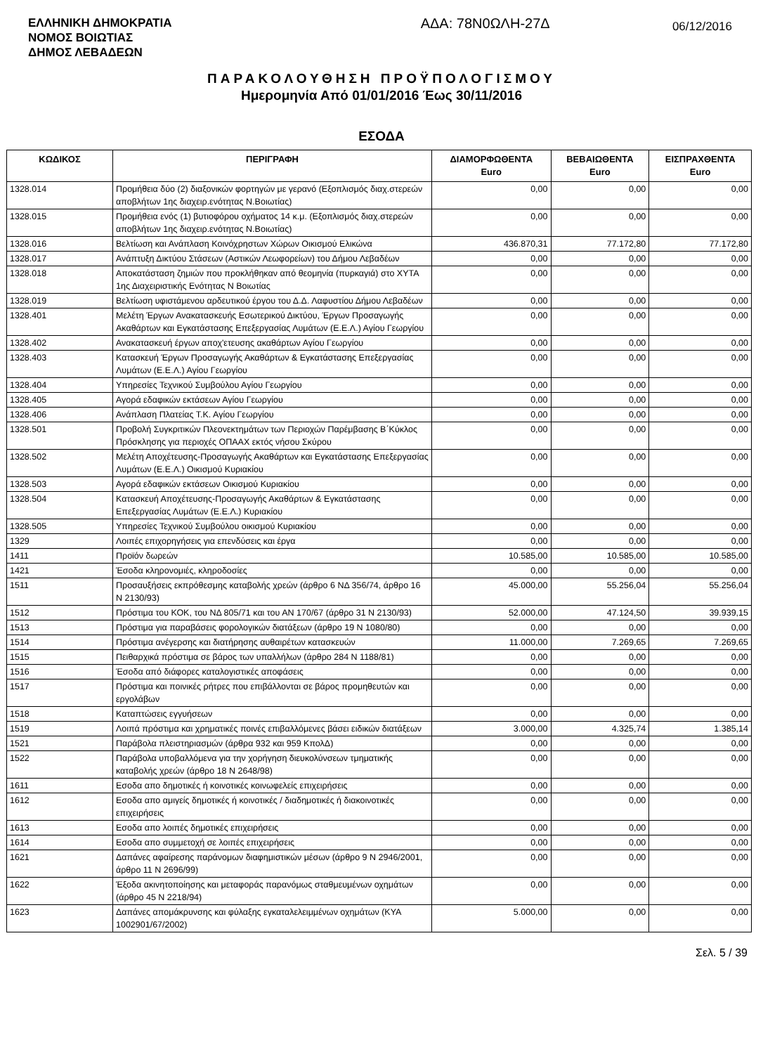ΕΛΛΗΝΙΚΗ ΔΗΜΟΚΡΑΤΙΑ
ΝΟΜΟΣ ΒΟΙΩΤΙΑΣ
ΔΗΜΟΣ ΛΕΒΑΔΕΩΝ
ΑΔΑ: 78Ν0ΩΛΗ-27Δ
06/12/2016
ΠΑΡΑΚΟΛΟΥΘΗΣΗ ΠΡΟΫΠΟΛΟΓΙΣΜΟΥ
Ημερομηνία Από 01/01/2016 Έως 30/11/2016
ΕΣΟΔΑ
| ΚΩΔΙΚΟΣ | ΠΕΡΙΓΡΑΦΗ | ΔΙΑΜΟΡΦΩΘΕΝΤΑ Euro | ΒΕΒΑΙΩΘΕΝΤΑ Euro | ΕΙΣΠΡΑΧΘΕΝΤΑ Euro |
| --- | --- | --- | --- | --- |
| 1328.014 | Προμήθεια δύο (2) διαξονικών φορτηγών με γερανό (Εξοπλισμός διαχ.στερεών αποβλήτων 1ης διαχειρ.ενότητας Ν.Βοιωτίας) | 0,00 | 0,00 | 0,00 |
| 1328.015 | Προμήθεια ενός (1) βυτιοφόρου οχήματος 14 κ.μ. (Εξοπλισμός διαχ.στερεών αποβλήτων 1ης διαχειρ.ενότητας Ν.Βοιωτίας) | 0,00 | 0,00 | 0,00 |
| 1328.016 | Βελτίωση και Ανάπλαση Κοινόχρηστων Χώρων Οικισμού Ελικώνα | 436.870,31 | 77.172,80 | 77.172,80 |
| 1328.017 | Ανάπτυξη Δικτύου Στάσεων (Αστικών Λεωφορείων) του Δήμου Λεβαδέων | 0,00 | 0,00 | 0,00 |
| 1328.018 | Αποκατάσταση ζημιών που προκλήθηκαν από θεομηνία (πυρκαγιά) στο ΧΥΤΑ 1ης Διαχειριστικής Ενότητας Ν Βοιωτίας | 0,00 | 0,00 | 0,00 |
| 1328.019 | Βελτίωση υφιστάμενου αρδευτικού έργου του Δ.Δ. Λαφυστίου Δήμου Λεβαδέων | 0,00 | 0,00 | 0,00 |
| 1328.401 | Μελέτη Έργων Ανακατασκευής Εσωτερικού Δικτύου, Έργων Προσαγωγής Ακαθάρτων και Εγκατάστασης Επεξεργασίας Λυμάτων (Ε.Ε.Λ.) Αγίου Γεωργίου | 0,00 | 0,00 | 0,00 |
| 1328.402 | Ανακατασκευή έργων αποχ'ετευσης ακαθάρτων Αγίου Γεωργίου | 0,00 | 0,00 | 0,00 |
| 1328.403 | Κατασκευή Έργων Προσαγωγής Ακαθάρτων & Εγκατάστασης Επεξεργασίας Λυμάτων (Ε.Ε.Λ.) Αγίου Γεωργίου | 0,00 | 0,00 | 0,00 |
| 1328.404 | Υπηρεσίες Τεχνικού Συμβούλου Αγίου Γεωργίου | 0,00 | 0,00 | 0,00 |
| 1328.405 | Αγορά εδαφικών εκτάσεων Αγίου Γεωργίου | 0,00 | 0,00 | 0,00 |
| 1328.406 | Ανάπλαση Πλατείας Τ.Κ. Αγίου Γεωργίου | 0,00 | 0,00 | 0,00 |
| 1328.501 | Προβολή Συγκριτικών Πλεονεκτημάτων των Περιοχών Παρέμβασης Β΄Κύκλος Πρόσκλησης για περιοχές ΟΠΑΑΧ εκτός νήσου Σκύρου | 0,00 | 0,00 | 0,00 |
| 1328.502 | Μελέτη Αποχέτευσης-Προσαγωγής Ακαθάρτων και Εγκατάστασης Επεξεργασίας Λυμάτων (Ε.Ε.Λ.) Οικισμού Κυριακίου | 0,00 | 0,00 | 0,00 |
| 1328.503 | Αγορά εδαφικών εκτάσεων Οικισμού Κυριακίου | 0,00 | 0,00 | 0,00 |
| 1328.504 | Κατασκευή Αποχέτευσης-Προσαγωγής Ακαθάρτων & Εγκατάστασης Επεξεργασίας Λυμάτων (Ε.Ε.Λ.) Κυριακίου | 0,00 | 0,00 | 0,00 |
| 1328.505 | Υπηρεσίες Τεχνικού Συμβούλου οικισμού Κυριακίου | 0,00 | 0,00 | 0,00 |
| 1329 | Λοιπές επιχορηγήσεις για επενδύσεις και έργα | 0,00 | 0,00 | 0,00 |
| 1411 | Προϊόν δωρεών | 10.585,00 | 10.585,00 | 10.585,00 |
| 1421 | Έσοδα κληρονομιές, κληροδοσίες | 0,00 | 0,00 | 0,00 |
| 1511 | Προσαυξήσεις εκπρόθεσμης καταβολής χρεών (άρθρο 6 ΝΔ 356/74, άρθρο 16 Ν 2130/93) | 45.000,00 | 55.256,04 | 55.256,04 |
| 1512 | Πρόστιμα του ΚΟΚ, του ΝΔ 805/71 και του ΑΝ 170/67 (άρθρο 31 Ν 2130/93) | 52.000,00 | 47.124,50 | 39.939,15 |
| 1513 | Πρόστιμα για παραβάσεις φορολογικών διατάξεων (άρθρο 19 Ν 1080/80) | 0,00 | 0,00 | 0,00 |
| 1514 | Πρόστιμα ανέγερσης και διατήρησης αυθαιρέτων κατασκευών | 11.000,00 | 7.269,65 | 7.269,65 |
| 1515 | Πειθαρχικά πρόστιμα σε βάρος των υπαλλήλων (άρθρο 284 Ν 1188/81) | 0,00 | 0,00 | 0,00 |
| 1516 | Έσοδα από διάφορες καταλογιστικές αποφάσεις | 0,00 | 0,00 | 0,00 |
| 1517 | Πρόστιμα και ποινικές ρήτρες που επιβάλλονται σε βάρος προμηθευτών και εργολάβων | 0,00 | 0,00 | 0,00 |
| 1518 | Καταπτώσεις εγγυήσεων | 0,00 | 0,00 | 0,00 |
| 1519 | Λοιπά πρόστιμα και χρηματικές ποινές επιβαλλόμενες βάσει ειδικών διατάξεων | 3.000,00 | 4.325,74 | 1.385,14 |
| 1521 | Παράβολα πλειστηριασμών (άρθρα 932 και 959 ΚπολΔ) | 0,00 | 0,00 | 0,00 |
| 1522 | Παράβολα υποβαλλόμενα για την χορήγηση διευκολύνσεων τμηματικής καταβολής χρεών (άρθρο 18 Ν 2648/98) | 0,00 | 0,00 | 0,00 |
| 1611 | Εσοδα απο δημοτικές ή κοινοτικές κοινωφελείς επιχειρήσεις | 0,00 | 0,00 | 0,00 |
| 1612 | Εσοδα απο αμιγείς δημοτικές ή κοινοτικές / διαδημοτικές ή διακοινοτικές επιχειρήσεις | 0,00 | 0,00 | 0,00 |
| 1613 | Εσοδα απο λοιπές δημοτικές επιχειρήσεις | 0,00 | 0,00 | 0,00 |
| 1614 | Εσοδα απο συμμετοχή σε λοιπές επιχειρήσεις | 0,00 | 0,00 | 0,00 |
| 1621 | Δαπάνες αφαίρεσης παράνομων διαφημιστικών μέσων (άρθρο 9 Ν 2946/2001, άρθρο 11 Ν 2696/99) | 0,00 | 0,00 | 0,00 |
| 1622 | Έξοδα ακινητοποίησης και μεταφοράς παρανόμως σταθμευμένων οχημάτων (άρθρο 45 Ν 2218/94) | 0,00 | 0,00 | 0,00 |
| 1623 | Δαπάνες απομάκρυνσης και φύλαξης εγκαταλελειμμένων οχημάτων (ΚΥΑ 1002901/67/2002) | 5.000,00 | 0,00 | 0,00 |
Σελ. 5 / 39